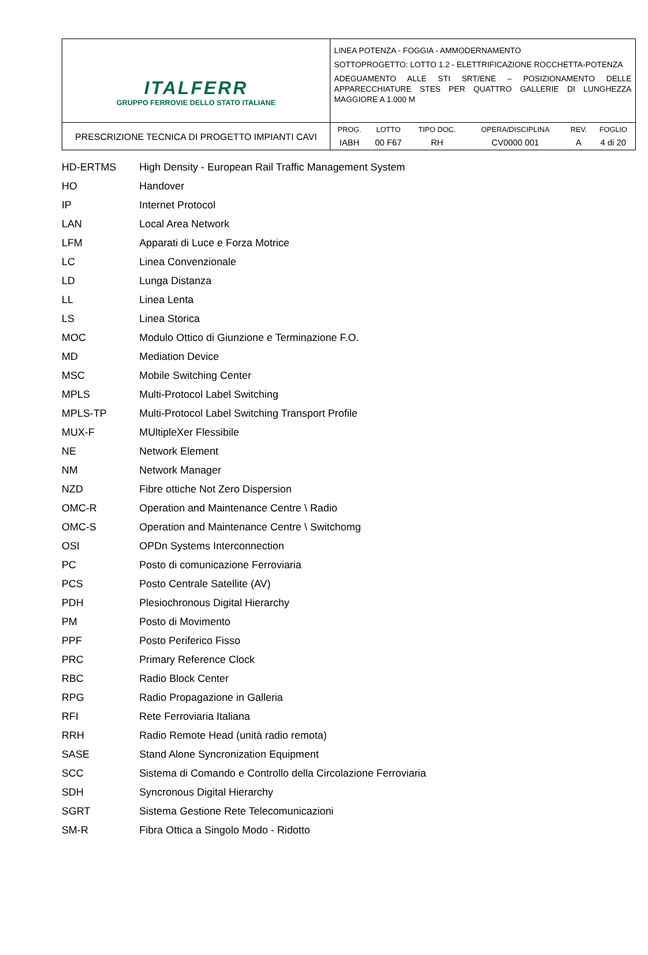| ITALFERR GRUPPO FERROVIE DELLO STATO ITALIANE | LINEA POTENZA - FOGGIA - AMMODERNAMENTO SOTTOPROGETTO: LOTTO 1.2 - ELETTRIFICAZIONE ROCCHETTA-POTENZA ADEGUAMENTO ALLE STI SRT/ENE – POSIZIONAMENTO DELLE APPARECCHIATURE STES PER QUATTRO GALLERIE DI LUNGHEZZA MAGGIORE A 1.000 M |
| PRESCRIZIONE TECNICA DI PROGETTO IMPIANTI CAVI | / PROG. / LOTTO / TIPO DOC. / OPERA/DISCIPLINA / REV. / FOGLIO / / IABH / 00 F67 / RH / CV0000 001 / A / 4 di 20 / |
| HD-ERTMS | High Density - European Rail Traffic Management System |
| HO | Handover |
| IP | Internet Protocol |
| LAN | Local Area Network |
| LFM | Apparati di Luce e Forza Motrice |
| LC | Linea Convenzionale |
| LD | Lunga Distanza |
| LL | Linea Lenta |
| LS | Linea Storica |
| MOC | Modulo Ottico di Giunzione e Terminazione F.O. |
| MD | Mediation Device |
| MSC | Mobile Switching Center |
| MPLS | Multi-Protocol Label Switching |
| MPLS-TP | Multi-Protocol Label Switching Transport Profile |
| MUX-F | MUltipleXer Flessibile |
| NE | Network Element |
| NM | Network Manager |
| NZD | Fibre ottiche Not Zero Dispersion |
| OMC-R | Operation and Maintenance Centre \ Radio |
| OMC-S | Operation and Maintenance Centre \ Switchomg |
| OSI | OPDn Systems Interconnection |
| PC | Posto di comunicazione Ferroviaria |
| PCS | Posto Centrale Satellite (AV) |
| PDH | Plesiochronous Digital Hierarchy |
| PM | Posto di Movimento |
| PPF | Posto Periferico Fisso |
| PRC | Primary Reference Clock |
| RBC | Radio Block Center |
| RPG | Radio Propagazione in Galleria |
| RFI | Rete Ferroviaria Italiana |
| RRH | Radio Remote Head (unità radio remota) |
| SASE | Stand Alone Syncronization Equipment |
| SCC | Sistema di Comando e Controllo della Circolazione Ferroviaria |
| SDH | Syncronous Digital Hierarchy |
| SGRT | Sistema Gestione Rete Telecomunicazioni |
| SM-R | Fibra Ottica a Singolo Modo - Ridotto |